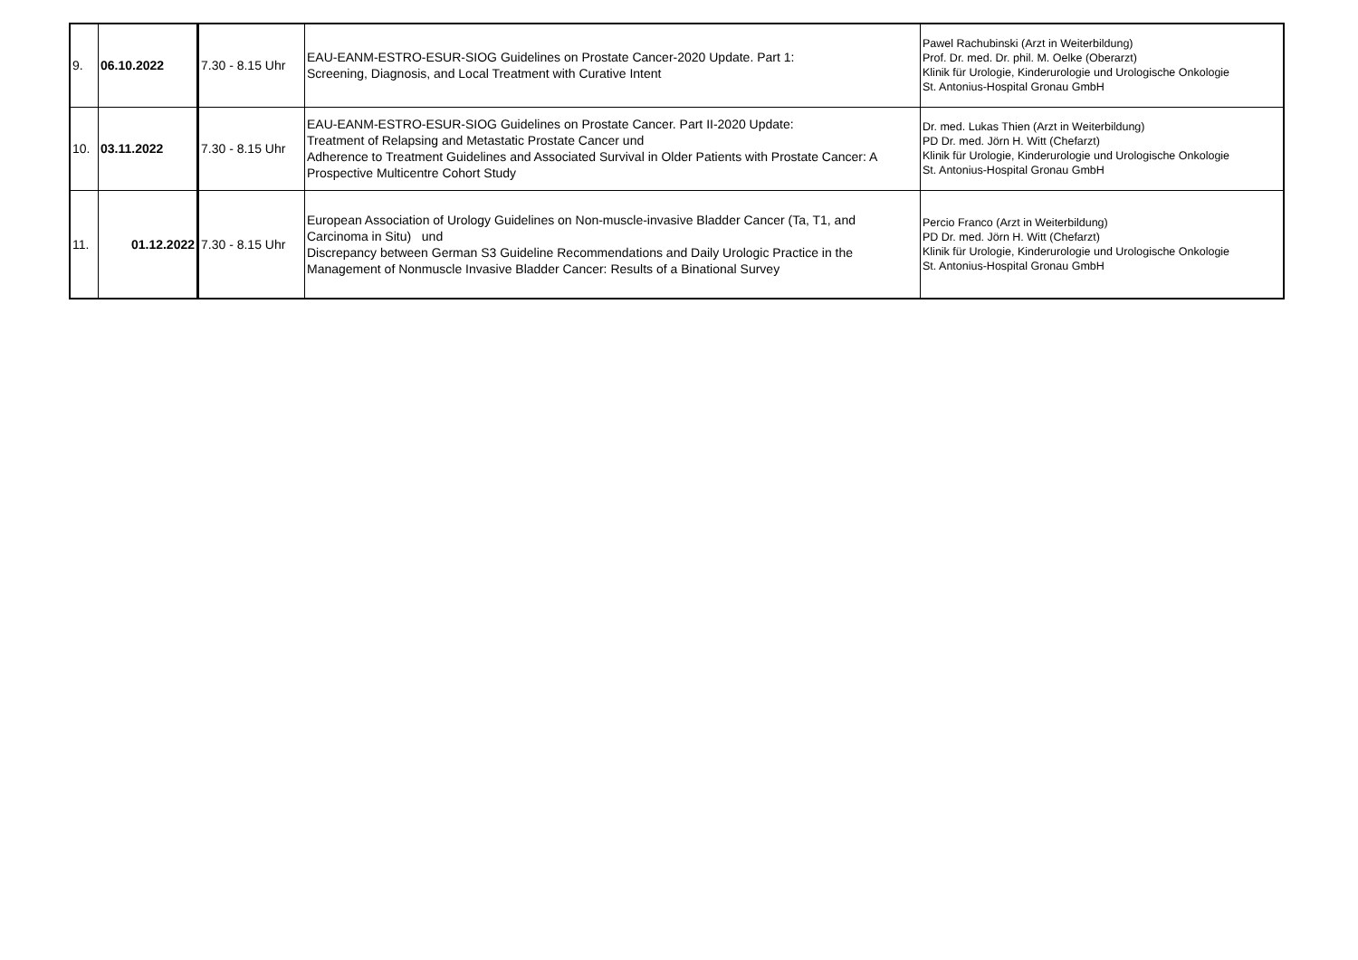| 9. | 06.10.2022 | 7.30 - 8.15 Uhr | EAU-EANM-ESTRO-ESUR-SIOG Guidelines on Prostate Cancer-2020 Update. Part 1: Screening, Diagnosis, and Local Treatment with Curative Intent | Pawel Rachubinski (Arzt in Weiterbildung) Prof. Dr. med. Dr. phil. M. Oelke (Oberarzt) Klinik für Urologie, Kinderurologie und Urologische Onkologie St. Antonius-Hospital Gronau GmbH |
| 10. | 03.11.2022 | 7.30 - 8.15 Uhr | EAU-EANM-ESTRO-ESUR-SIOG Guidelines on Prostate Cancer. Part II-2020 Update: Treatment of Relapsing and Metastatic Prostate Cancer und Adherence to Treatment Guidelines and Associated Survival in Older Patients with Prostate Cancer: A Prospective Multicentre Cohort Study | Dr. med. Lukas Thien (Arzt in Weiterbildung) PD Dr. med. Jörn H. Witt (Chefarzt) Klinik für Urologie, Kinderurologie und Urologische Onkologie St. Antonius-Hospital Gronau GmbH |
| 11. | 01.12.2022 | 7.30 - 8.15 Uhr | European Association of Urology Guidelines on Non-muscle-invasive Bladder Cancer (Ta, T1, and Carcinoma in Situ) und Discrepancy between German S3 Guideline Recommendations and Daily Urologic Practice in the Management of Nonmuscle Invasive Bladder Cancer: Results of a Binational Survey | Percio Franco (Arzt in Weiterbildung) PD Dr. med. Jörn H. Witt (Chefarzt) Klinik für Urologie, Kinderurologie und Urologische Onkologie St. Antonius-Hospital Gronau GmbH |